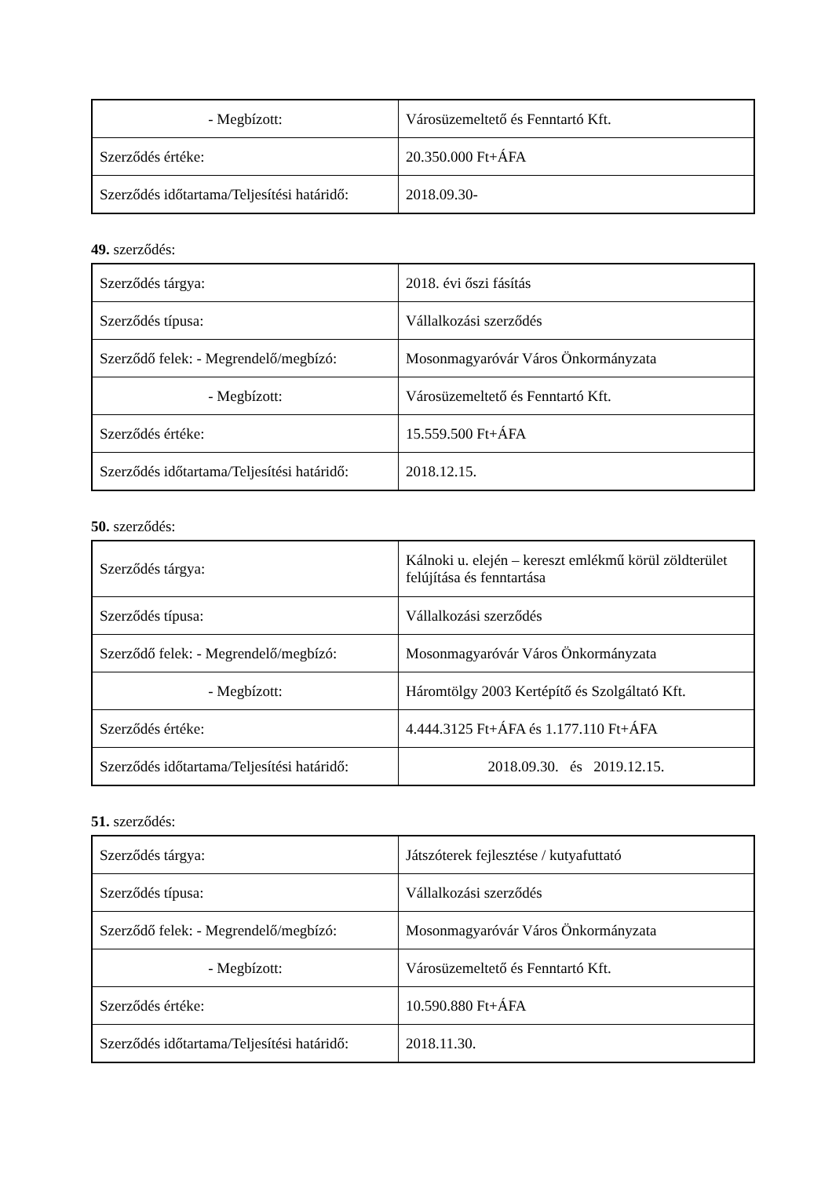| - Megbízott: | Városüzemeltető és Fenntartó Kft. |
| Szerződés értéke: | 20.350.000 Ft+ÁFA |
| Szerződés időtartama/Teljesítési határidő: | 2018.09.30- |
49. szerződés:
| Szerződés tárgya: | 2018. évi őszi fásítás |
| Szerződés típusa: | Vállalkozási szerződés |
| Szerződő felek: - Megrendelő/megbízó: | Mosonmagyaróvár Város Önkormányzata |
| - Megbízott: | Városüzemeltető és Fenntartó Kft. |
| Szerződés értéke: | 15.559.500 Ft+ÁFA |
| Szerződés időtartama/Teljesítési határidő: | 2018.12.15. |
50. szerződés:
| Szerződés tárgya: | Kálnoki u. elején – kereszt emlékmű körül zöldterület felújítása és fenntartása |
| Szerződés típusa: | Vállalkozási szerződés |
| Szerződő felek: - Megrendelő/megbízó: | Mosonmagyaróvár Város Önkormányzata |
| - Megbízott: | Háromtölgy 2003 Kertépítő és Szolgáltató Kft. |
| Szerződés értéke: | 4.444.3125 Ft+ÁFA és 1.177.110 Ft+ÁFA |
| Szerződés időtartama/Teljesítési határidő: | 2018.09.30. és 2019.12.15. |
51. szerződés:
| Szerződés tárgya: | Játszóterek fejlesztése / kutyafuttató |
| Szerződés típusa: | Vállalkozási szerződés |
| Szerződő felek: - Megrendelő/megbízó: | Mosonmagyaróvár Város Önkormányzata |
| - Megbízott: | Városüzemeltető és Fenntartó Kft. |
| Szerződés értéke: | 10.590.880 Ft+ÁFA |
| Szerződés időtartama/Teljesítési határidő: | 2018.11.30. |